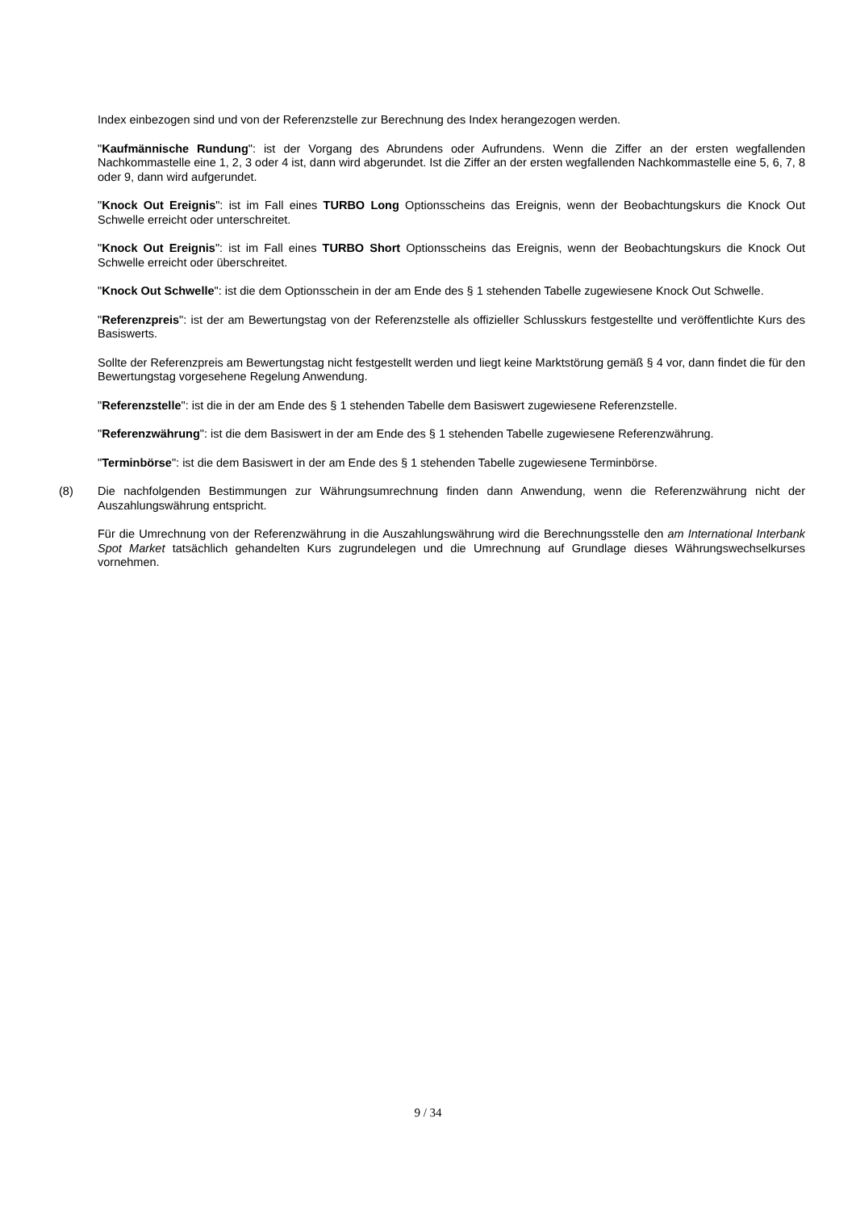Index einbezogen sind und von der Referenzstelle zur Berechnung des Index herangezogen werden.
"Kaufmännische Rundung": ist der Vorgang des Abrundens oder Aufrundens. Wenn die Ziffer an der ersten wegfallenden Nachkommastelle eine 1, 2, 3 oder 4 ist, dann wird abgerundet. Ist die Ziffer an der ersten wegfallenden Nachkommastelle eine 5, 6, 7, 8 oder 9, dann wird aufgerundet.
"Knock Out Ereignis": ist im Fall eines TURBO Long Optionsscheins das Ereignis, wenn der Beobachtungskurs die Knock Out Schwelle erreicht oder unterschreitet.
"Knock Out Ereignis": ist im Fall eines TURBO Short Optionsscheins das Ereignis, wenn der Beobachtungskurs die Knock Out Schwelle erreicht oder überschreitet.
"Knock Out Schwelle": ist die dem Optionsschein in der am Ende des § 1 stehenden Tabelle zugewiesene Knock Out Schwelle.
"Referenzpreis": ist der am Bewertungstag von der Referenzstelle als offizieller Schlusskurs festgestellte und veröffentlichte Kurs des Basiswerts.
Sollte der Referenzpreis am Bewertungstag nicht festgestellt werden und liegt keine Marktstörung gemäß § 4 vor, dann findet die für den Bewertungstag vorgesehene Regelung Anwendung.
"Referenzstelle": ist die in der am Ende des § 1 stehenden Tabelle dem Basiswert zugewiesene Referenzstelle.
"Referenzwährung": ist die dem Basiswert in der am Ende des § 1 stehenden Tabelle zugewiesene Referenzwährung.
"Terminbörse": ist die dem Basiswert in der am Ende des § 1 stehenden Tabelle zugewiesene Terminbörse.
(8) Die nachfolgenden Bestimmungen zur Währungsumrechnung finden dann Anwendung, wenn die Referenzwährung nicht der Auszahlungswährung entspricht.
Für die Umrechnung von der Referenzwährung in die Auszahlungswährung wird die Berechnungsstelle den am International Interbank Spot Market tatsächlich gehandelten Kurs zugrundelegen und die Umrechnung auf Grundlage dieses Währungswechselkurses vornehmen.
9 / 34